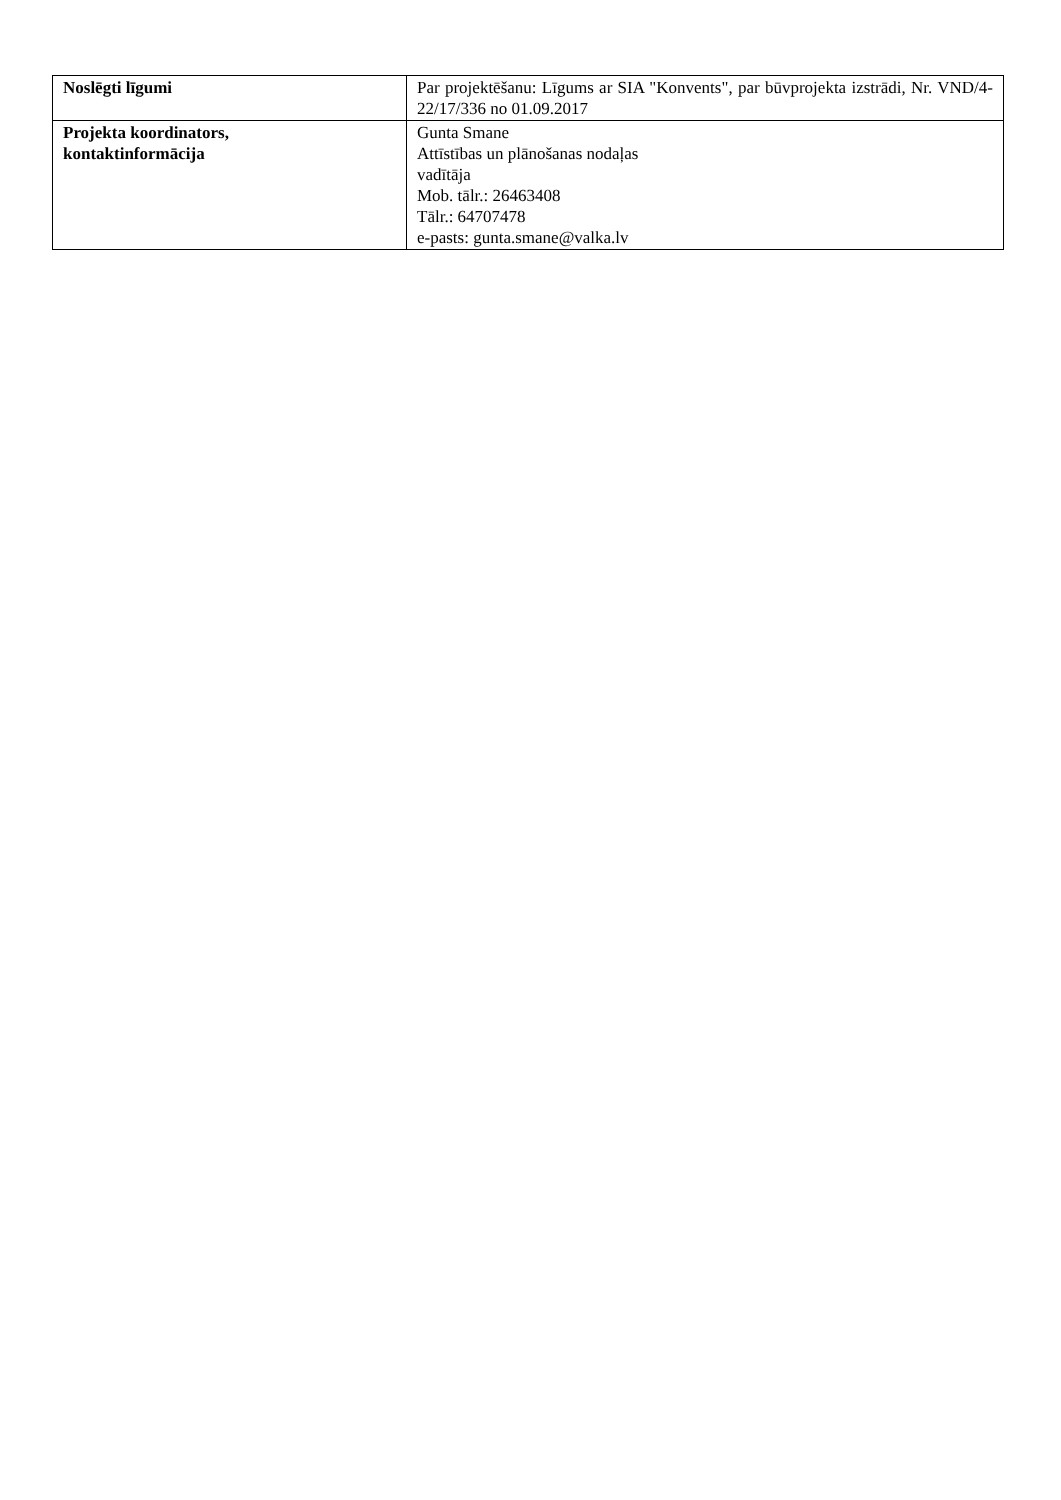| Noslēgti līgumi | Par projektēšanu: Līgums ar SIA "Konvents", par būvprojekta izstrādi, Nr. VND/4-22/17/336 no 01.09.2017 |
| Projekta koordinators, kontaktinformācija | Gunta Smane Attīstības un plānošanas nodaļas vadītāja Mob. tālr.: 26463408 Tālr.: 64707478 e-pasts: gunta.smane@valka.lv |